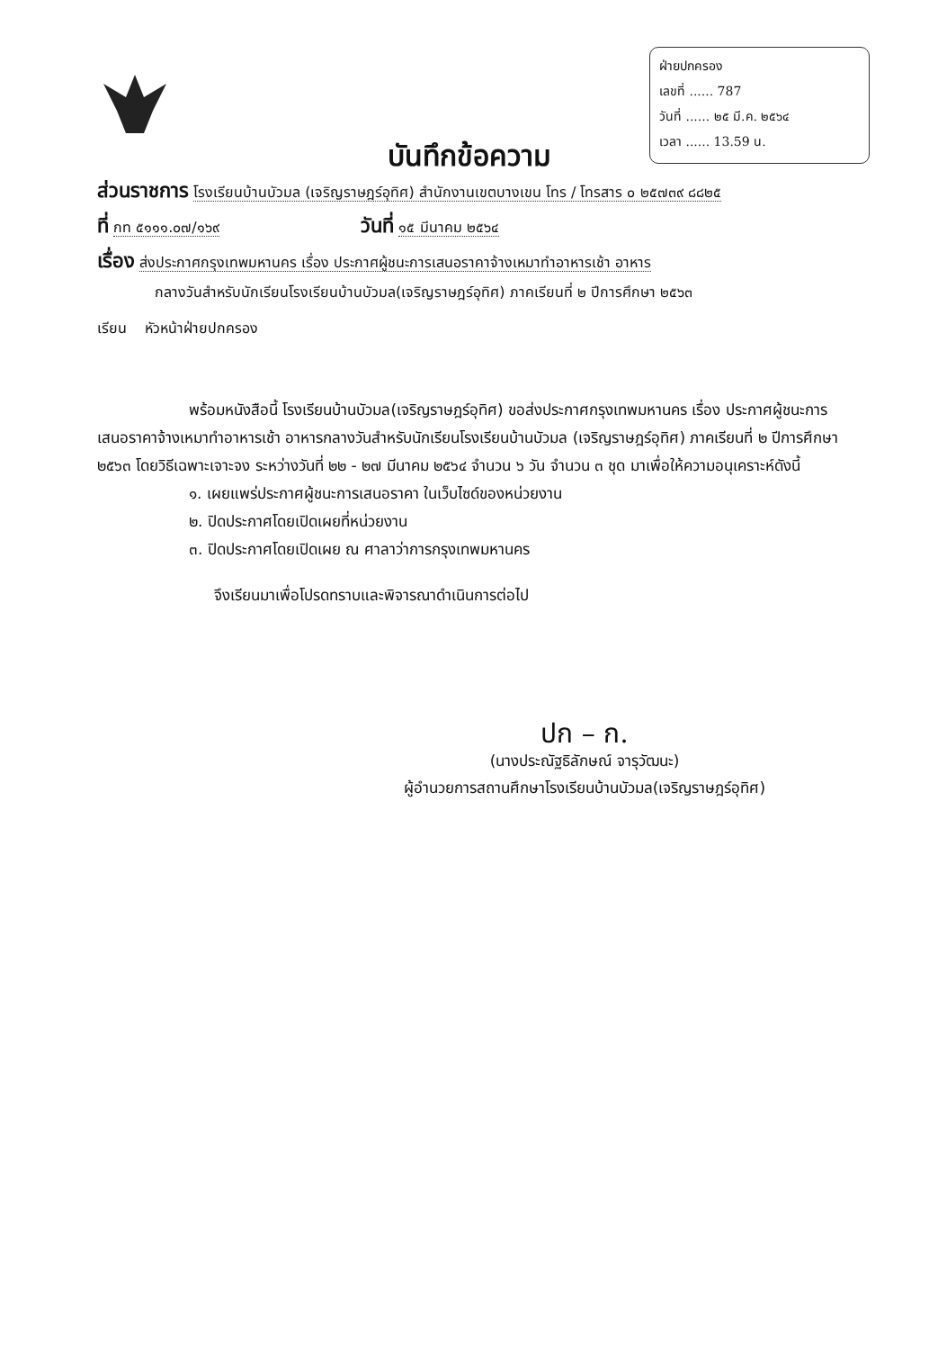ฝ่ายปกครอง
เลขที่ ...... 787
วันที่ ...... ๒๕ มี.ค. ๒๕๖๔
เวลา ...... 13.59 น.
บันทึกข้อความ
ส่วนราชการ โรงเรียนบ้านบัวมล (เจริญราษฎร์อุทิศ) สำนักงานเขตบางเขน โทร / โทรสาร ๐ ๒๕๗๓๙ ๘๘๒๕
ที่ กท ๕๑๑๑.๐๗/๑๖๙ วันที่ ๑๕ มีนาคม ๒๕๖๔
เรื่อง ส่งประกาศกรุงเทพมหานคร เรื่อง ประกาศผู้ชนะการเสนอราคาจ้างเหมาทำอาหารเช้า อาหาร
กลางวันสำหรับนักเรียนโรงเรียนบ้านบัวมล(เจริญราษฎร์อุทิศ) ภาคเรียนที่ ๒ ปีการศึกษา ๒๕๖๓
เรียน หัวหน้าฝ่ายปกครอง
พร้อมหนังสือนี้ โรงเรียนบ้านบัวมล(เจริญราษฎร์อุทิศ) ขอส่งประกาศกรุงเทพมหานคร เรื่อง ประกาศผู้ชนะการเสนอราคาจ้างเหมาทำอาหารเช้า อาหารกลางวันสำหรับนักเรียนโรงเรียนบ้านบัวมล (เจริญราษฎร์อุทิศ) ภาคเรียนที่ ๒ ปีการศึกษา ๒๕๖๓ โดยวิธีเฉพาะเจาะจง ระหว่างวันที่ ๒๒ - ๒๗ มีนาคม ๒๕๖๔ จำนวน ๖ วัน จำนวน ๓ ชุด มาเพื่อให้ความอนุเคราะห์ดังนี้
๑. เผยแพร่ประกาศผู้ชนะการเสนอราคา ในเว็บไซด์ของหน่วยงาน
๒. ปิดประกาศโดยเปิดเผยที่หน่วยงาน
๓. ปิดประกาศโดยเปิดเผย ณ ศาลาว่าการกรุงเทพมหานคร
จึงเรียนมาเพื่อโปรดทราบและพิจารณาดำเนินการต่อไป
ปก – ก.
(นางประณัฐธิลักษณ์ จารุวัฒนะ)
ผู้อำนวยการสถานศึกษาโรงเรียนบ้านบัวมล(เจริญราษฎร์อุทิศ)